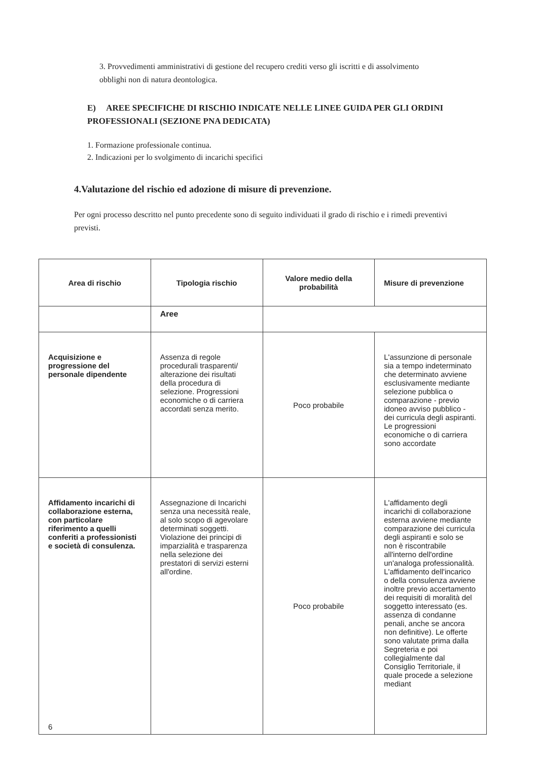3. Provvedimenti amministrativi di gestione del recupero crediti verso gli iscritti e di assolvimento obblighi non di natura deontologica.
E) AREE SPECIFICHE DI RISCHIO INDICATE NELLE LINEE GUIDA PER GLI ORDINI PROFESSIONALI (SEZIONE PNA DEDICATA)
1. Formazione professionale continua.
2. Indicazioni per lo svolgimento di incarichi specifici
4.Valutazione del rischio ed adozione di misure di prevenzione.
Per ogni processo descritto nel punto precedente sono di seguito individuati il grado di rischio e i rimedi preventivi previsti.
| Area di rischio | Tipologia rischio | Valore medio della probabilità | Misure di prevenzione |
| --- | --- | --- | --- |
| | Aree | | |
| Acquisizione e progressione del personale dipendente | Assenza di regole procedurali trasparenti/ alterazione dei risultati della procedura di selezione. Progressioni economiche o di carriera accordati senza merito. | Poco probabile | L'assunzione di personale sia a tempo indeterminato che determinato avviene esclusivamente mediante selezione pubblica o comparazione - previo idoneo avviso pubblico - dei curricula degli aspiranti. Le progressioni economiche o di carriera sono accordate |
| Affidamento incarichi di collaborazione esterna, con particolare riferimento a quelli conferiti a professionisti e società di consulenza. 6 | Assegnazione di Incarichi senza una necessità reale, al solo scopo di agevolare determinati soggetti. Violazione dei principi di imparzialità e trasparenza nella selezione dei prestatori di servizi esterni all'ordine. | Poco probabile | L'affidamento degli incarichi di collaborazione esterna avviene mediante comparazione dei curricula degli aspiranti e solo se non è riscontrabile all'interno dell'ordine un'analoga professionalità. L'affidamento dell'incarico o della consulenza avviene inoltre previo accertamento dei requisiti di moralità del soggetto interessato (es. assenza di condanne penali, anche se ancora non definitive). Le offerte sono valutate prima dalla Segreteria e poi collegialmente dal Consiglio Territoriale, il quale procede a selezione mediant |